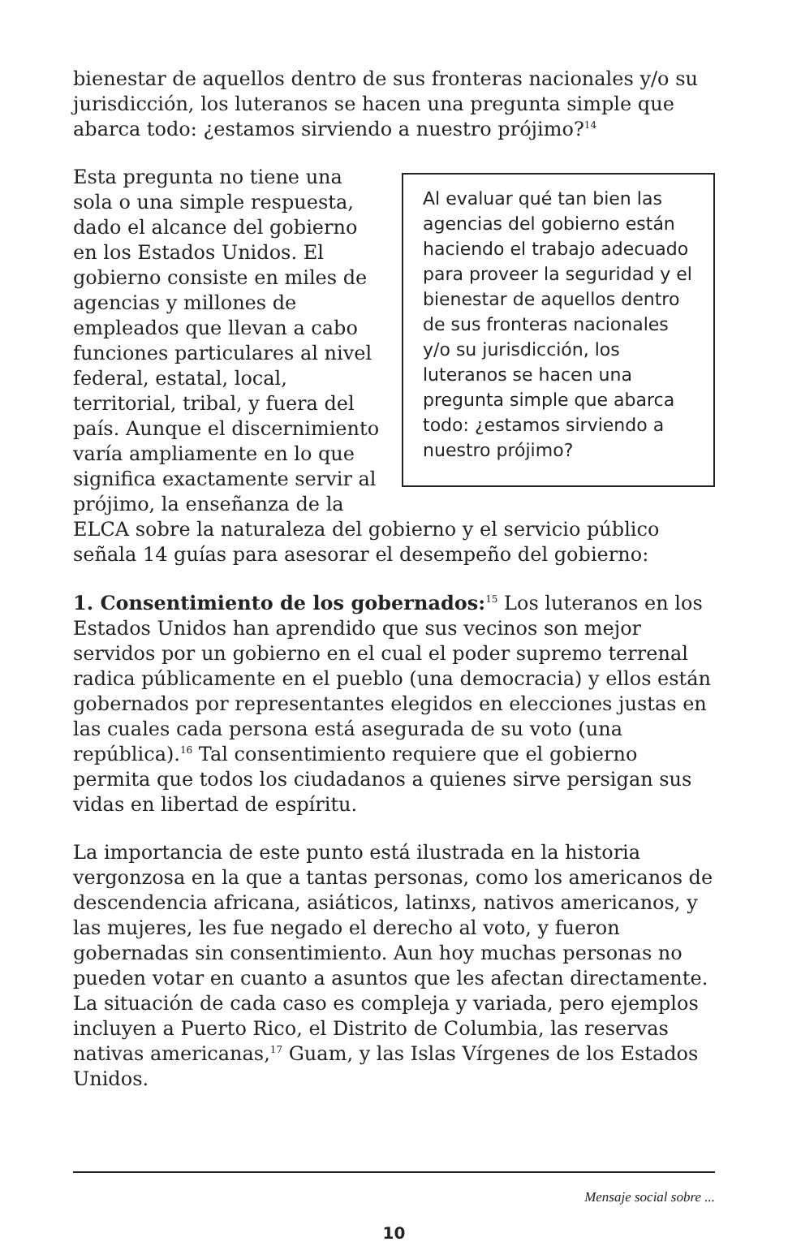bienestar de aquellos dentro de sus fronteras nacionales y/o su jurisdicción, los luteranos se hacen una pregunta simple que abarca todo: ¿estamos sirviendo a nuestro prójimo?<sup>14</sup>
Al evaluar qué tan bien las agencias del gobierno están haciendo el trabajo adecuado para proveer la seguridad y el bienestar de aquellos dentro de sus fronteras nacionales y/o su jurisdicción, los luteranos se hacen una pregunta simple que abarca todo: ¿estamos sirviendo a nuestro prójimo?
Esta pregunta no tiene una sola o una simple respuesta, dado el alcance del gobierno en los Estados Unidos. El gobierno consiste en miles de agencias y millones de empleados que llevan a cabo funciones particulares al nivel federal, estatal, local, territorial, tribal, y fuera del país. Aunque el discernimiento varía ampliamente en lo que significa exactamente servir al prójimo, la enseñanza de la ELCA sobre la naturaleza del gobierno y el servicio público señala 14 guías para asesorar el desempeño del gobierno:
1. Consentimiento de los gobernados:<sup>15</sup> Los luteranos en los Estados Unidos han aprendido que sus vecinos son mejor servidos por un gobierno en el cual el poder supremo terrenal radica públicamente en el pueblo (una democracia) y ellos están gobernados por representantes elegidos en elecciones justas en las cuales cada persona está asegurada de su voto (una república).<sup>16</sup> Tal consentimiento requiere que el gobierno permita que todos los ciudadanos a quienes sirve persigan sus vidas en libertad de espíritu.
La importancia de este punto está ilustrada en la historia vergonzosa en la que a tantas personas, como los americanos de descendencia africana, asiáticos, latinxs, nativos americanos, y las mujeres, les fue negado el derecho al voto, y fueron gobernadas sin consentimiento. Aun hoy muchas personas no pueden votar en cuanto a asuntos que les afectan directamente. La situación de cada caso es compleja y variada, pero ejemplos incluyen a Puerto Rico, el Distrito de Columbia, las reservas nativas americanas,<sup>17</sup> Guam, y las Islas Vírgenes de los Estados Unidos.
Mensaje social sobre ...
10